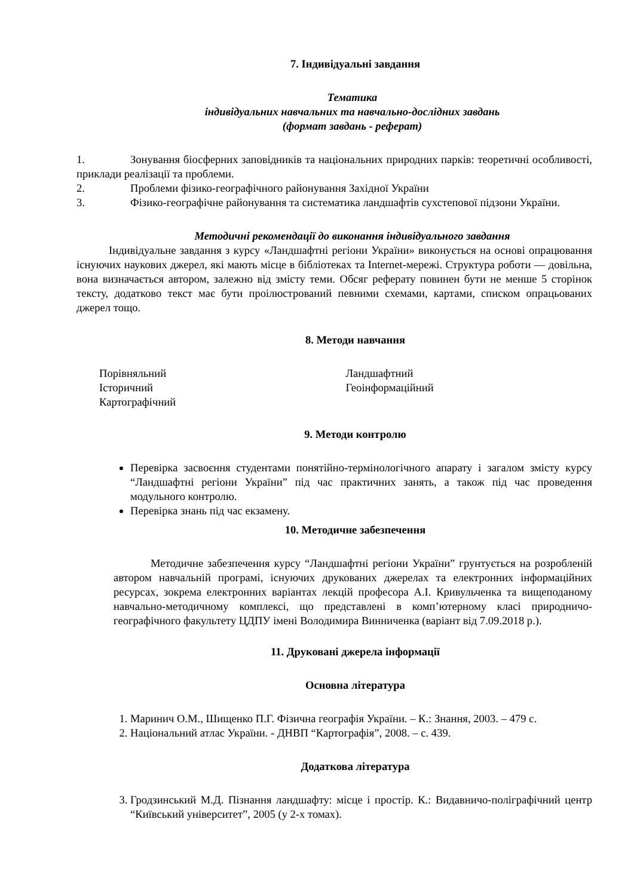7. Індивідуальні завдання
Тематика
індивідуальних навчальних та навчально-дослідних завдань
(формат завдань - реферат)
1. Зонування біосферних заповідників та національних природних парків: теоретичні особливості, приклади реалізації та проблеми.
2. Проблеми фізико-географічного районування Західної України
3. Фізико-географічне районування та систематика ландшафтів сухстепової підзони України.
Методичні рекомендації до виконання індивідуального завдання
Індивідуальне завдання з курсу «Ландшафтні регіони України» виконується на основі опрацювання існуючих наукових джерел, які мають місце в бібліотеках та Internet-мережі. Структура роботи — довільна, вона визначається автором, залежно від змісту теми. Обсяг реферату повинен бути не менше 5 сторінок тексту, додатково текст має бути проілюстрований певними схемами, картами, списком опрацьованих джерел тощо.
8. Методи навчання
Порівняльний
Історичний
Картографічний
Ландшафтний
Геоінформаційний
9. Методи контролю
Перевірка засвоєння студентами понятійно-термінологічного апарату і загалом змісту курсу “Ландшафтні регіони України” під час практичних занять, а також під час проведення модульного контролю.
Перевірка знань під час екзамену.
10. Методичне забезпечення
Методичне забезпечення курсу “Ландшафтні регіони України” грунтується на розробленій автором навчальній програмі, існуючих друкованих джерелах та електронних інформаційних ресурсах, зокрема електронних варіантах лекцій професора А.І. Кривульченка та вищеподаному навчально-методичному комплексі, що представлені в комп’ютерному класі природничо-географічного факультету ЦДПУ імені Володимира Винниченка (варіант від 7.09.2018 р.).
11. Друковані джерела інформації
Основна література
1. Маринич О.М., Шищенко П.Г. Фізична географія України. – К.: Знання, 2003. – 479 с.
2. Національний атлас України. - ДНВП “Картографія”, 2008. – с. 439.
Додаткова література
3. Гродзинський М.Д. Пізнання ландшафту: місце і простір. К.: Видавничо-поліграфічний центр “Київський університет”, 2005 (у 2-х томах).